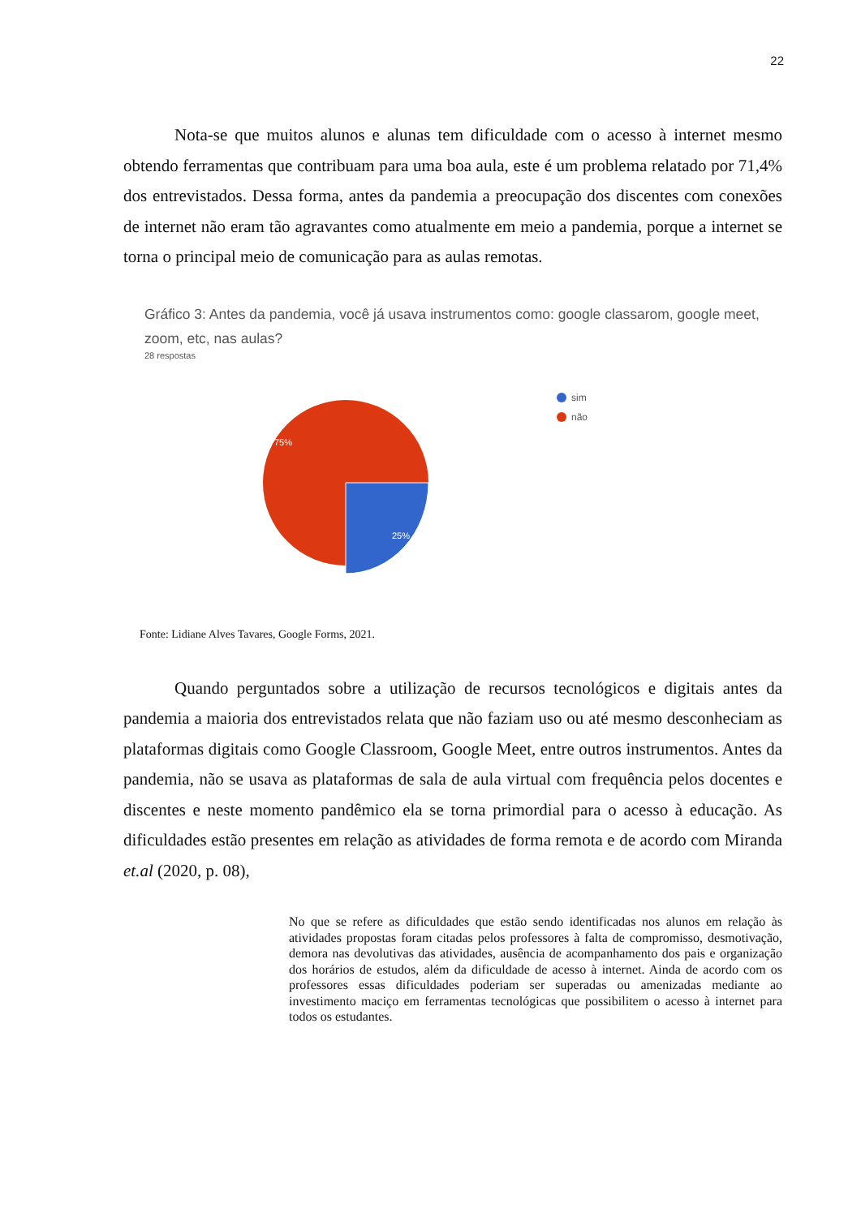22
Nota-se que muitos alunos e alunas tem dificuldade com o acesso à internet mesmo obtendo ferramentas que contribuam para uma boa aula, este é um problema relatado por 71,4% dos entrevistados. Dessa forma, antes da pandemia a preocupação dos discentes com conexões de internet não eram tão agravantes como atualmente em meio a pandemia, porque a internet se torna o principal meio de comunicação para as aulas remotas.
Gráfico 3: Antes da pandemia, você já usava instrumentos como: google classarom, google meet, zoom, etc, nas aulas?
28 respostas
75%
25%
sim
não
Fonte: Lidiane Alves Tavares, Google Forms, 2021.
Quando perguntados sobre a utilização de recursos tecnológicos e digitais antes da pandemia a maioria dos entrevistados relata que não faziam uso ou até mesmo desconheciam as plataformas digitais como Google Classroom, Google Meet, entre outros instrumentos. Antes da pandemia, não se usava as plataformas de sala de aula virtual com frequência pelos docentes e discentes e neste momento pandêmico ela se torna primordial para o acesso à educação. As dificuldades estão presentes em relação as atividades de forma remota e de acordo com Miranda et.al (2020, p. 08),
No que se refere as dificuldades que estão sendo identificadas nos alunos em relação às atividades propostas foram citadas pelos professores à falta de compromisso, desmotivação, demora nas devolutivas das atividades, ausência de acompanhamento dos pais e organização dos horários de estudos, além da dificuldade de acesso à internet. Ainda de acordo com os professores essas dificuldades poderiam ser superadas ou amenizadas mediante ao investimento maciço em ferramentas tecnológicas que possibilitem o acesso à internet para todos os estudantes.